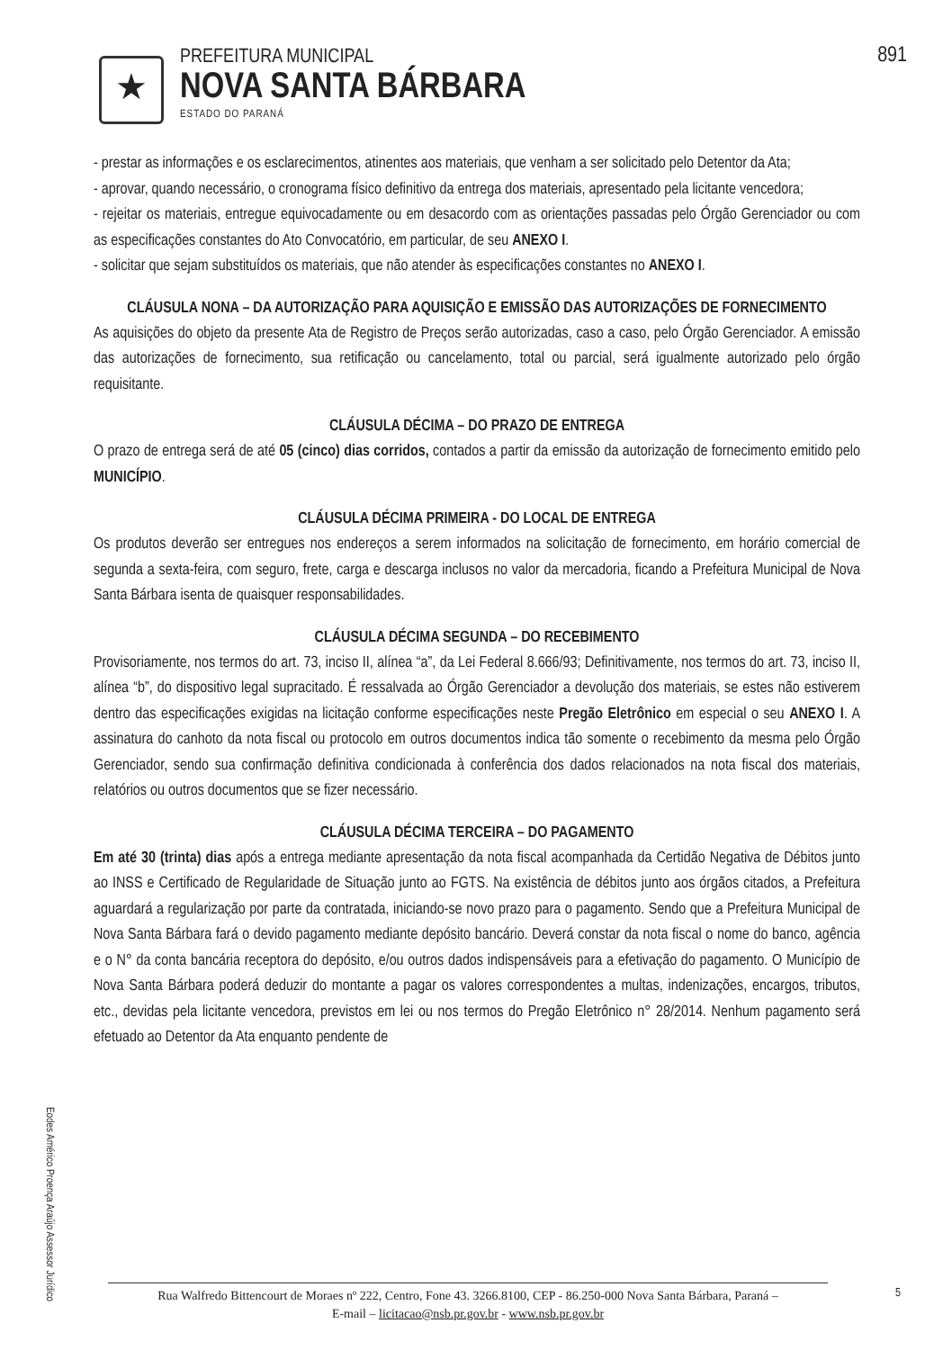891
★
PREFEITURA MUNICIPAL
NOVA SANTA BÁRBARA
ESTADO DO PARANÁ
- prestar as informações e os esclarecimentos, atinentes aos materiais, que venham a ser solicitado pelo Detentor da Ata;
- aprovar, quando necessário, o cronograma físico definitivo da entrega dos materiais, apresentado pela licitante vencedora;
- rejeitar os materiais, entregue equivocadamente ou em desacordo com as orientações passadas pelo Órgão Gerenciador ou com as especificações constantes do Ato Convocatório, em particular, de seu ANEXO I.
- solicitar que sejam substituídos os materiais, que não atender às especificações constantes no ANEXO I.
CLÁUSULA NONA – DA AUTORIZAÇÃO PARA AQUISIÇÃO E EMISSÃO DAS AUTORIZAÇÕES DE FORNECIMENTO
As aquisições do objeto da presente Ata de Registro de Preços serão autorizadas, caso a caso, pelo Órgão Gerenciador. A emissão das autorizações de fornecimento, sua retificação ou cancelamento, total ou parcial, será igualmente autorizado pelo órgão requisitante.
CLÁUSULA DÉCIMA – DO PRAZO DE ENTREGA
O prazo de entrega será de até 05 (cinco) dias corridos, contados a partir da emissão da autorização de fornecimento emitido pelo MUNICÍPIO.
CLÁUSULA DÉCIMA PRIMEIRA - DO LOCAL DE ENTREGA
Os produtos deverão ser entregues nos endereços a serem informados na solicitação de fornecimento, em horário comercial de segunda a sexta-feira, com seguro, frete, carga e descarga inclusos no valor da mercadoria, ficando a Prefeitura Municipal de Nova Santa Bárbara isenta de quaisquer responsabilidades.
CLÁUSULA DÉCIMA SEGUNDA – DO RECEBIMENTO
Provisoriamente, nos termos do art. 73, inciso II, alínea “a”, da Lei Federal 8.666/93; Definitivamente, nos termos do art. 73, inciso II, alínea “b”, do dispositivo legal supracitado. É ressalvada ao Órgão Gerenciador a devolução dos materiais, se estes não estiverem dentro das especificações exigidas na licitação conforme especificações neste Pregão Eletrônico em especial o seu ANEXO I. A assinatura do canhoto da nota fiscal ou protocolo em outros documentos indica tão somente o recebimento da mesma pelo Órgão Gerenciador, sendo sua confirmação definitiva condicionada à conferência dos dados relacionados na nota fiscal dos materiais, relatórios ou outros documentos que se fizer necessário.
CLÁUSULA DÉCIMA TERCEIRA – DO PAGAMENTO
Em até 30 (trinta) dias após a entrega mediante apresentação da nota fiscal acompanhada da Certidão Negativa de Débitos junto ao INSS e Certificado de Regularidade de Situação junto ao FGTS. Na existência de débitos junto aos órgãos citados, a Prefeitura aguardará a regularização por parte da contratada, iniciando-se novo prazo para o pagamento. Sendo que a Prefeitura Municipal de Nova Santa Bárbara fará o devido pagamento mediante depósito bancário. Deverá constar da nota fiscal o nome do banco, agência e o N° da conta bancária receptora do depósito, e/ou outros dados indispensáveis para a efetivação do pagamento. O Município de Nova Santa Bárbara poderá deduzir do montante a pagar os valores correspondentes a multas, indenizações, encargos, tributos, etc., devidas pela licitante vencedora, previstos em lei ou nos termos do Pregão Eletrônico n° 28/2014. Nenhum pagamento será efetuado ao Detentor da Ata enquanto pendente de
Eodes Américo Proença Araújo Assessor Jurídico
Rua Walfredo Bittencourt de Moraes nº 222, Centro, Fone 43. 3266.8100, CEP - 86.250-000 Nova Santa Bárbara, Paraná –
E-mail – licitacao@nsb.pr.gov.br - www.nsb.pr.gov.br
5